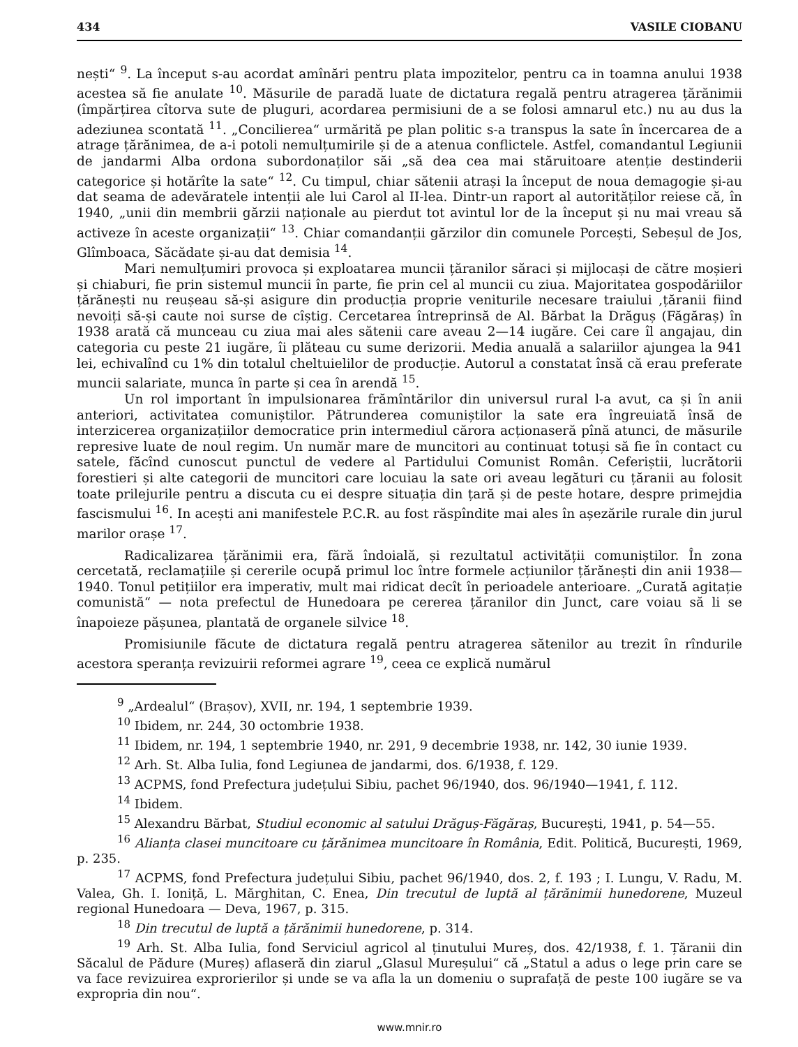434 VASILE CIOBANU
nești“ <sup>9</sup>. La început s-au acordat amînări pentru plata impozitelor, pentru ca in toamna anului 1938 acestea să fie anulate <sup>10</sup>. Măsurile de paradă luate de dictatura regală pentru atragerea țărănimii (împărțirea cîtorva sute de pluguri, acordarea permisiuni de a se folosi amnarul etc.) nu au dus la adeziunea scontată <sup>11</sup>. „Concilierea“ urmărită pe plan politic s-a transpus la sate în încercarea de a atrage țărănimea, de a-i potoli nemulțumirile și de a atenua conflictele. Astfel, comandantul Legiunii de jandarmi Alba ordona subordonaților săi „să dea cea mai stăruitoare atenție destinderii categorice și hotărîte la sate“ <sup>12</sup>. Cu timpul, chiar sătenii atrași la început de noua demagogie și-au dat seama de adevăratele intenții ale lui Carol al II-lea. Dintr-un raport al autorităților reiese că, în 1940, „unii din membrii gărzii naționale au pierdut tot avintul lor de la început și nu mai vreau să activeze în aceste organizații“ <sup>13</sup>. Chiar comandanții gărzilor din comunele Porcești, Sebeșul de Jos, Glîmboaca, Săcădate și-au dat demisia <sup>14</sup>.
Mari nemulțumiri provoca și exploatarea muncii țăranilor săraci și mijlocași de către moșieri și chiaburi, fie prin sistemul muncii în parte, fie prin cel al muncii cu ziua. Majoritatea gospodăriilor țărănești nu reușeau să-și asigure din producția proprie veniturile necesare traiului ,țăranii fiind nevoiți să-și caute noi surse de cîștig. Cercetarea întreprinsă de Al. Bărbat la Drăguș (Făgăraș) în 1938 arată că munceau cu ziua mai ales sătenii care aveau 2—14 iugăre. Cei care îl angajau, din categoria cu peste 21 iugăre, îi plăteau cu sume derizorii. Media anuală a salariilor ajungea la 941 lei, echivalînd cu 1% din totalul cheltuielilor de producție. Autorul a constatat însă că erau preferate muncii salariate, munca în parte și cea în arendă <sup>15</sup>.
Un rol important în impulsionarea frămîntărilor din universul rural l-a avut, ca și în anii anteriori, activitatea comuniștilor. Pătrunderea comuniștilor la sate era îngreuiată însă de interzicerea organizațiilor democratice prin intermediul cărora acționaseră pînă atunci, de măsurile represive luate de noul regim. Un număr mare de muncitori au continuat totuși să fie în contact cu satele, făcînd cunoscut punctul de vedere al Partidului Comunist Român. Ceferiștii, lucrătorii forestieri și alte categorii de muncitori care locuiau la sate ori aveau legături cu țăranii au folosit toate prilejurile pentru a discuta cu ei despre situația din țară și de peste hotare, despre primejdia fascismului <sup>16</sup>. In acești ani manifestele P.C.R. au fost răspîndite mai ales în așezările rurale din jurul marilor orașe <sup>17</sup>.
Radicalizarea țărănimii era, fără îndoială, și rezultatul activității comuniștilor. În zona cercetată, reclamațiile și cererile ocupă primul loc între formele acțiunilor țărănești din anii 1938—1940. Tonul petițiilor era imperativ, mult mai ridicat decît în perioadele anterioare. „Curată agitație comunistă“ — nota prefectul de Hunedoara pe cererea țăranilor din Junct, care voiau să li se înapoieze pășunea, plantată de organele silvice <sup>18</sup>.
Promisiunile făcute de dictatura regală pentru atragerea sătenilor au trezit în rîndurile acestora speranța revizuirii reformei agrare <sup>19</sup>, ceea ce explică numărul
<sup>9</sup> „Ardealul“ (Brașov), XVII, nr. 194, 1 septembrie 1939.
<sup>10</sup> Ibidem, nr. 244, 30 octombrie 1938.
<sup>11</sup> Ibidem, nr. 194, 1 septembrie 1940, nr. 291, 9 decembrie 1938, nr. 142, 30 iunie 1939.
<sup>12</sup> Arh. St. Alba Iulia, fond Legiunea de jandarmi, dos. 6/1938, f. 129.
<sup>13</sup> ACPMS, fond Prefectura județului Sibiu, pachet 96/1940, dos. 96/1940—1941, f. 112.
<sup>14</sup> Ibidem.
<sup>15</sup> Alexandru Bărbat, Studiul economic al satului Drăguș-Făgăraș, București, 1941, p. 54—55.
<sup>16</sup> Alianța clasei muncitoare cu țărănimea muncitoare în România, Edit. Politică, București, 1969, p. 235.
<sup>17</sup> ACPMS, fond Prefectura județului Sibiu, pachet 96/1940, dos. 2, f. 193 ; I. Lungu, V. Radu, M. Valea, Gh. I. Ioniță, L. Mărghitan, C. Enea, Din trecutul de luptă al țărănimii hunedorene, Muzeul regional Hunedoara — Deva, 1967, p. 315.
<sup>18</sup> Din trecutul de luptă a țărănimii hunedorene, p. 314.
<sup>19</sup> Arh. St. Alba Iulia, fond Serviciul agricol al ținutului Mureș, dos. 42/1938, f. 1. Țăranii din Săcalul de Pădure (Mureș) aflaseră din ziarul „Glasul Mureșului“ că „Statul a adus o lege prin care se va face revizuirea exprorierilor și unde se va afla la un domeniu o suprafață de peste 100 iugăre se va expropria din nou“.
www.mnir.ro